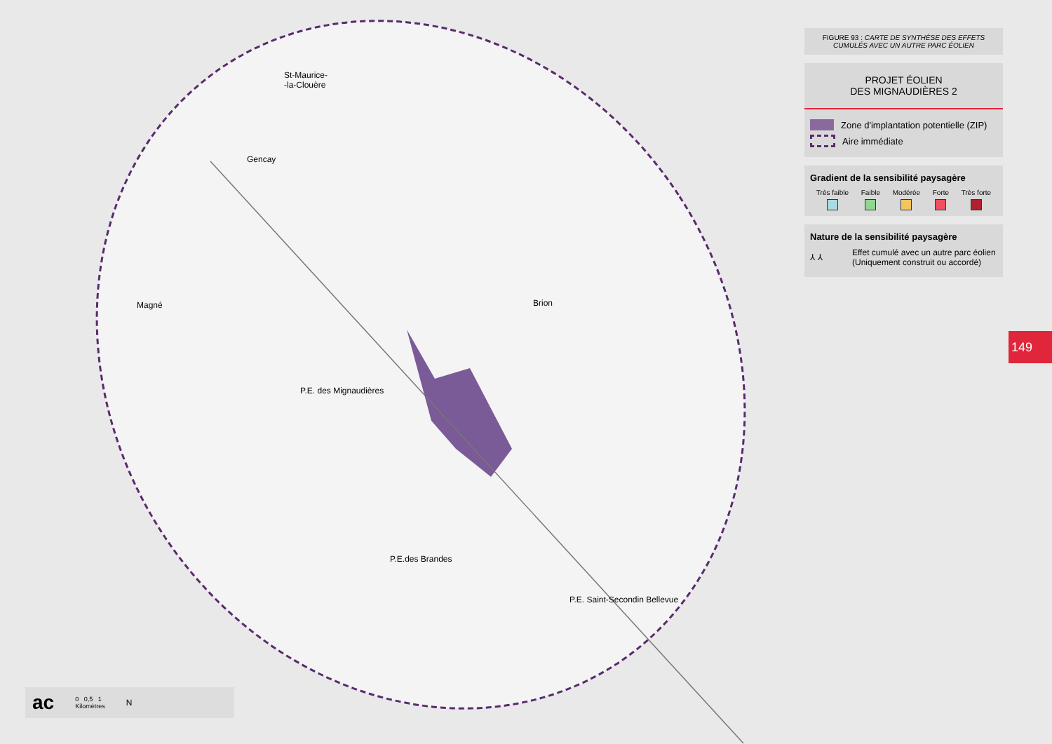P.E. des Mignaudières
P.E.des Brandes
P.E. Saint-Secondin Bellevue
St-Maurice-
-la-Clouère
Gencay
Brion
Magné
FIGURE 93 : CARTE DE SYNTHÈSE DES EFFETS CUMULÉS AVEC UN AUTRE PARC ÉOLIEN
PROJET ÉOLIEN
DES MIGNAUDIÈRES 2
Zone d'implantation potentielle (ZIP)
Aire immédiate
Gradient de la sensibilité paysagère
Très faible Faible Modérée Forte Très forte
Nature de la sensibilité paysagère
⅄ ⅄ Effet cumulé avec un autre parc éolien
(Uniquement construit ou accordé)
149
ac 0 0,5 1
Kilomètres N